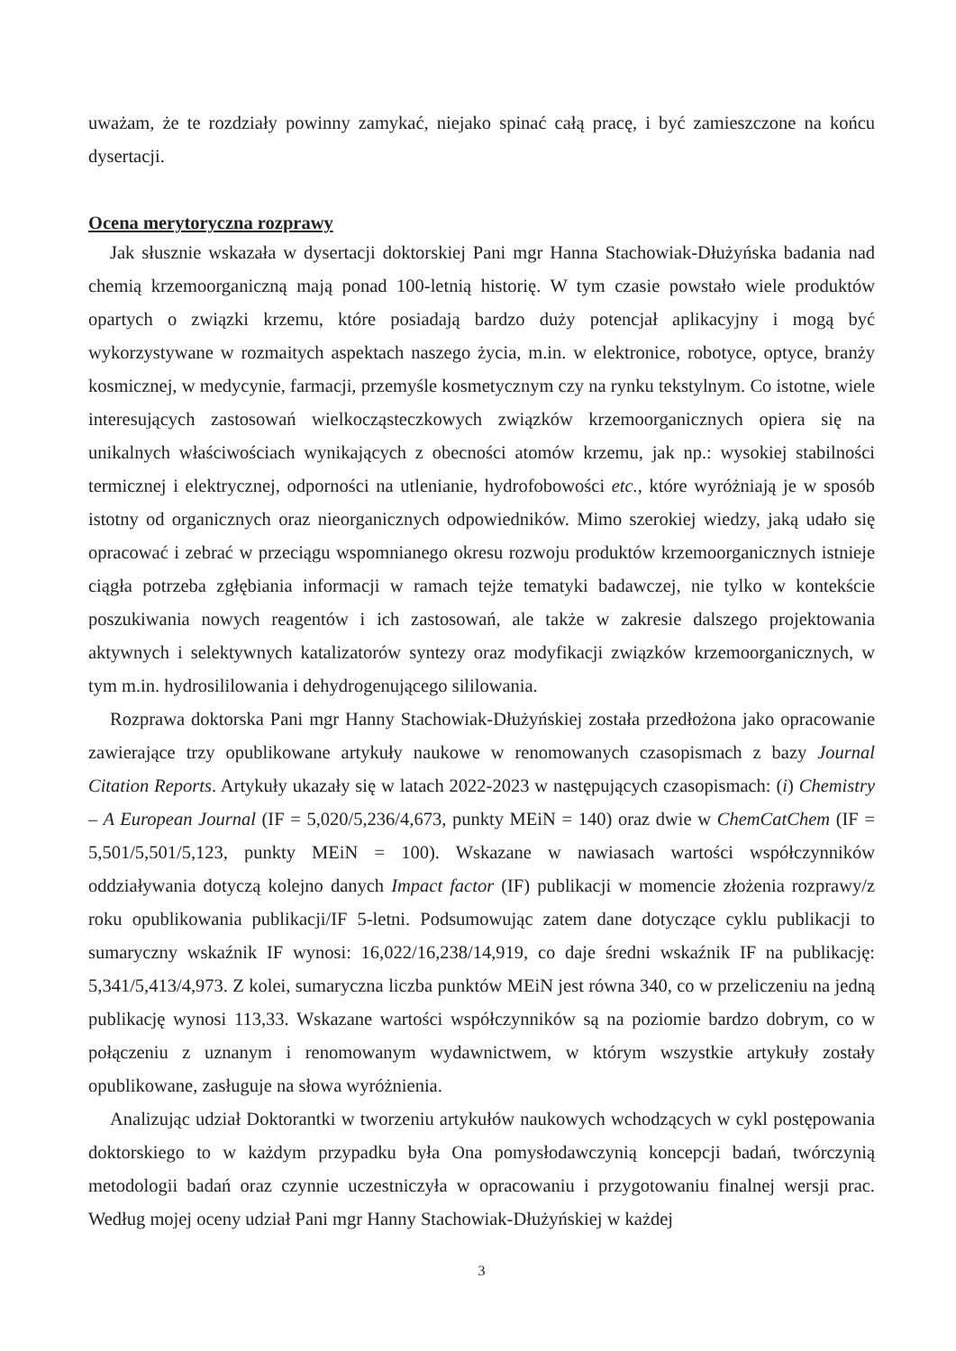uważam, że te rozdziały powinny zamykać, niejako spinać całą pracę, i być zamieszczone na końcu dysertacji.
Ocena merytoryczna rozprawy
Jak słusznie wskazała w dysertacji doktorskiej Pani mgr Hanna Stachowiak-Dłużyńska badania nad chemią krzemoorganiczną mają ponad 100-letnią historię. W tym czasie powstało wiele produktów opartych o związki krzemu, które posiadają bardzo duży potencjał aplikacyjny i mogą być wykorzystywane w rozmaitych aspektach naszego życia, m.in. w elektronice, robotyce, optyce, branży kosmicznej, w medycynie, farmacji, przemyśle kosmetycznym czy na rynku tekstylnym. Co istotne, wiele interesujących zastosowań wielkocząsteczkowych związków krzemoorganicznych opiera się na unikalnych właściwościach wynikających z obecności atomów krzemu, jak np.: wysokiej stabilności termicznej i elektrycznej, odporności na utlenianie, hydrofobowości etc., które wyróżniają je w sposób istotny od organicznych oraz nieorganicznych odpowiedników. Mimo szerokiej wiedzy, jaką udało się opracować i zebrać w przeciągu wspomnianego okresu rozwoju produktów krzemoorganicznych istnieje ciągła potrzeba zgłębiania informacji w ramach tejże tematyki badawczej, nie tylko w kontekście poszukiwania nowych reagentów i ich zastosowań, ale także w zakresie dalszego projektowania aktywnych i selektywnych katalizatorów syntezy oraz modyfikacji związków krzemoorganicznych, w tym m.in. hydrosililowania i dehydrogenującego sililowania.
Rozprawa doktorska Pani mgr Hanny Stachowiak-Dłużyńskiej została przedłożona jako opracowanie zawierające trzy opublikowane artykuły naukowe w renomowanych czasopismach z bazy Journal Citation Reports. Artykuły ukazały się w latach 2022-2023 w następujących czasopismach: (i) Chemistry – A European Journal (IF = 5,020/5,236/4,673, punkty MEiN = 140) oraz dwie w ChemCatChem (IF = 5,501/5,501/5,123, punkty MEiN = 100). Wskazane w nawiasach wartości współczynników oddziaływania dotyczą kolejno danych Impact factor (IF) publikacji w momencie złożenia rozprawy/z roku opublikowania publikacji/IF 5-letni. Podsumowując zatem dane dotyczące cyklu publikacji to sumaryczny wskaźnik IF wynosi: 16,022/16,238/14,919, co daje średni wskaźnik IF na publikację: 5,341/5,413/4,973. Z kolei, sumaryczna liczba punktów MEiN jest równa 340, co w przeliczeniu na jedną publikację wynosi 113,33. Wskazane wartości współczynników są na poziomie bardzo dobrym, co w połączeniu z uznanym i renomowanym wydawnictwem, w którym wszystkie artykuły zostały opublikowane, zasługuje na słowa wyróżnienia.
Analizując udział Doktorantki w tworzeniu artykułów naukowych wchodzących w cykl postępowania doktorskiego to w każdym przypadku była Ona pomysłodawczynią koncepcji badań, twórczynią metodologii badań oraz czynnie uczestniczyła w opracowaniu i przygotowaniu finalnej wersji prac. Według mojej oceny udział Pani mgr Hanny Stachowiak-Dłużyńskiej w każdej
3